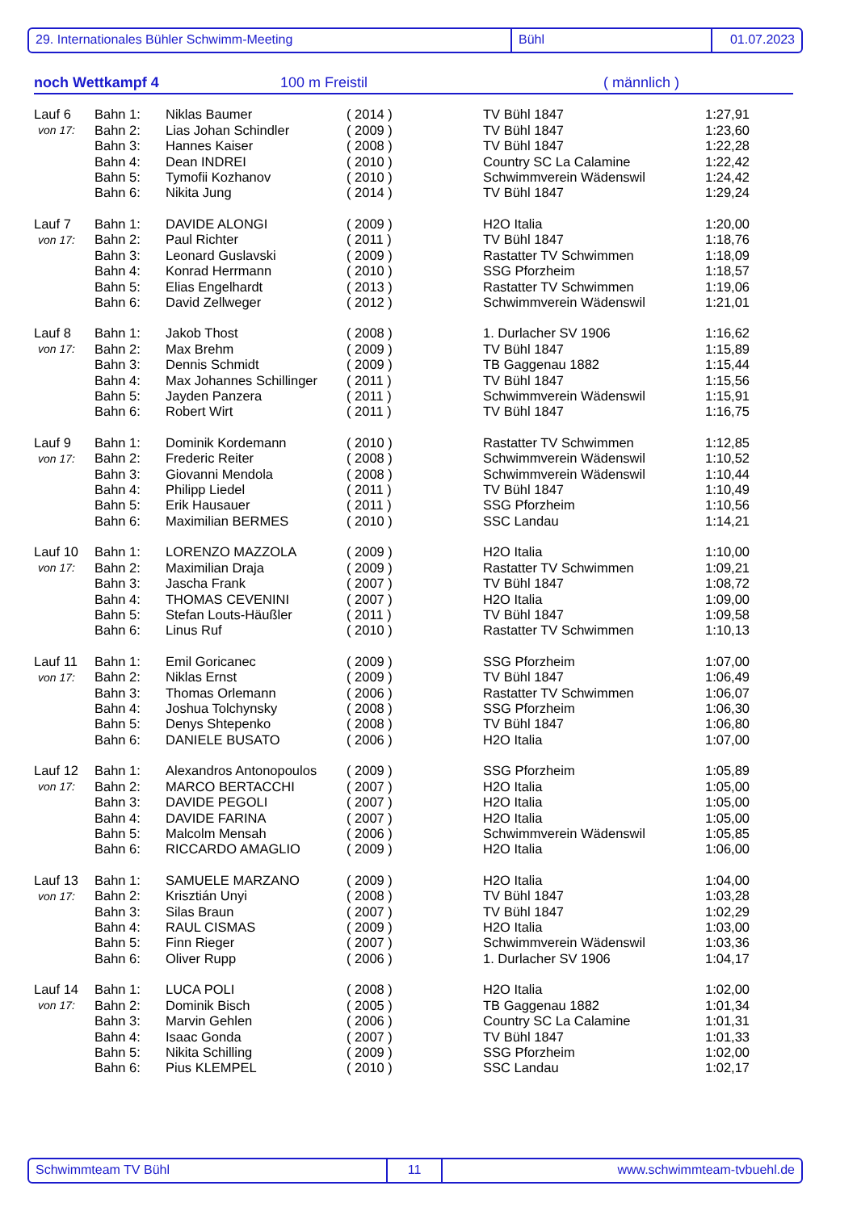29. Internationales Bühler Schwimm-Meeting Bühl 01.07.2023
noch Wettkampf 4 100 m Freistil ( männlich )
| Lauf 6 | Bahn 1: | Niklas Baumer | ( 2014 ) | TV Bühl 1847 | 1:27,91 |
| von 17: | Bahn 2: | Lias Johan Schindler | ( 2009 ) | TV Bühl 1847 | 1:23,60 |
| | Bahn 3: | Hannes Kaiser | ( 2008 ) | TV Bühl 1847 | 1:22,28 |
| | Bahn 4: | Dean INDREI | ( 2010 ) | Country SC La Calamine | 1:22,42 |
| | Bahn 5: | Tymofii Kozhanov | ( 2010 ) | Schwimmverein Wädenswil | 1:24,42 |
| | Bahn 6: | Nikita Jung | ( 2014 ) | TV Bühl 1847 | 1:29,24 |
| Lauf 7 | Bahn 1: | DAVIDE ALONGI | ( 2009 ) | H2O Italia | 1:20,00 |
| von 17: | Bahn 2: | Paul Richter | ( 2011 ) | TV Bühl 1847 | 1:18,76 |
| | Bahn 3: | Leonard Guslavski | ( 2009 ) | Rastatter TV Schwimmen | 1:18,09 |
| | Bahn 4: | Konrad Herrmann | ( 2010 ) | SSG Pforzheim | 1:18,57 |
| | Bahn 5: | Elias Engelhardt | ( 2013 ) | Rastatter TV Schwimmen | 1:19,06 |
| | Bahn 6: | David Zellweger | ( 2012 ) | Schwimmverein Wädenswil | 1:21,01 |
| Lauf 8 | Bahn 1: | Jakob Thost | ( 2008 ) | 1. Durlacher SV 1906 | 1:16,62 |
| von 17: | Bahn 2: | Max Brehm | ( 2009 ) | TV Bühl 1847 | 1:15,89 |
| | Bahn 3: | Dennis Schmidt | ( 2009 ) | TB Gaggenau 1882 | 1:15,44 |
| | Bahn 4: | Max Johannes Schillinger | ( 2011 ) | TV Bühl 1847 | 1:15,56 |
| | Bahn 5: | Jayden Panzera | ( 2011 ) | Schwimmverein Wädenswil | 1:15,91 |
| | Bahn 6: | Robert Wirt | ( 2011 ) | TV Bühl 1847 | 1:16,75 |
| Lauf 9 | Bahn 1: | Dominik Kordemann | ( 2010 ) | Rastatter TV Schwimmen | 1:12,85 |
| von 17: | Bahn 2: | Frederic Reiter | ( 2008 ) | Schwimmverein Wädenswil | 1:10,52 |
| | Bahn 3: | Giovanni Mendola | ( 2008 ) | Schwimmverein Wädenswil | 1:10,44 |
| | Bahn 4: | Philipp Liedel | ( 2011 ) | TV Bühl 1847 | 1:10,49 |
| | Bahn 5: | Erik Hausauer | ( 2011 ) | SSG Pforzheim | 1:10,56 |
| | Bahn 6: | Maximilian BERMES | ( 2010 ) | SSC Landau | 1:14,21 |
| Lauf 10 | Bahn 1: | LORENZO MAZZOLA | ( 2009 ) | H2O Italia | 1:10,00 |
| von 17: | Bahn 2: | Maximilian Draja | ( 2009 ) | Rastatter TV Schwimmen | 1:09,21 |
| | Bahn 3: | Jascha Frank | ( 2007 ) | TV Bühl 1847 | 1:08,72 |
| | Bahn 4: | THOMAS CEVENINI | ( 2007 ) | H2O Italia | 1:09,00 |
| | Bahn 5: | Stefan Louts-Häußler | ( 2011 ) | TV Bühl 1847 | 1:09,58 |
| | Bahn 6: | Linus Ruf | ( 2010 ) | Rastatter TV Schwimmen | 1:10,13 |
| Lauf 11 | Bahn 1: | Emil Goricanec | ( 2009 ) | SSG Pforzheim | 1:07,00 |
| von 17: | Bahn 2: | Niklas Ernst | ( 2009 ) | TV Bühl 1847 | 1:06,49 |
| | Bahn 3: | Thomas Orlemann | ( 2006 ) | Rastatter TV Schwimmen | 1:06,07 |
| | Bahn 4: | Joshua Tolchynsky | ( 2008 ) | SSG Pforzheim | 1:06,30 |
| | Bahn 5: | Denys Shtepenko | ( 2008 ) | TV Bühl 1847 | 1:06,80 |
| | Bahn 6: | DANIELE BUSATO | ( 2006 ) | H2O Italia | 1:07,00 |
| Lauf 12 | Bahn 1: | Alexandros Antonopoulos | ( 2009 ) | SSG Pforzheim | 1:05,89 |
| von 17: | Bahn 2: | MARCO BERTACCHI | ( 2007 ) | H2O Italia | 1:05,00 |
| | Bahn 3: | DAVIDE PEGOLI | ( 2007 ) | H2O Italia | 1:05,00 |
| | Bahn 4: | DAVIDE FARINA | ( 2007 ) | H2O Italia | 1:05,00 |
| | Bahn 5: | Malcolm Mensah | ( 2006 ) | Schwimmverein Wädenswil | 1:05,85 |
| | Bahn 6: | RICCARDO AMAGLIO | ( 2009 ) | H2O Italia | 1:06,00 |
| Lauf 13 | Bahn 1: | SAMUELE MARZANO | ( 2009 ) | H2O Italia | 1:04,00 |
| von 17: | Bahn 2: | Krisztián Unyi | ( 2008 ) | TV Bühl 1847 | 1:03,28 |
| | Bahn 3: | Silas Braun | ( 2007 ) | TV Bühl 1847 | 1:02,29 |
| | Bahn 4: | RAUL CISMAS | ( 2009 ) | H2O Italia | 1:03,00 |
| | Bahn 5: | Finn Rieger | ( 2007 ) | Schwimmverein Wädenswil | 1:03,36 |
| | Bahn 6: | Oliver Rupp | ( 2006 ) | 1. Durlacher SV 1906 | 1:04,17 |
| Lauf 14 | Bahn 1: | LUCA POLI | ( 2008 ) | H2O Italia | 1:02,00 |
| von 17: | Bahn 2: | Dominik Bisch | ( 2005 ) | TB Gaggenau 1882 | 1:01,34 |
| | Bahn 3: | Marvin Gehlen | ( 2006 ) | Country SC La Calamine | 1:01,31 |
| | Bahn 4: | Isaac Gonda | ( 2007 ) | TV Bühl 1847 | 1:01,33 |
| | Bahn 5: | Nikita Schilling | ( 2009 ) | SSG Pforzheim | 1:02,00 |
| | Bahn 6: | Pius KLEMPEL | ( 2010 ) | SSC Landau | 1:02,17 |
Schwimmteam TV Bühl 11 www.schwimmteam-tvbuehl.de